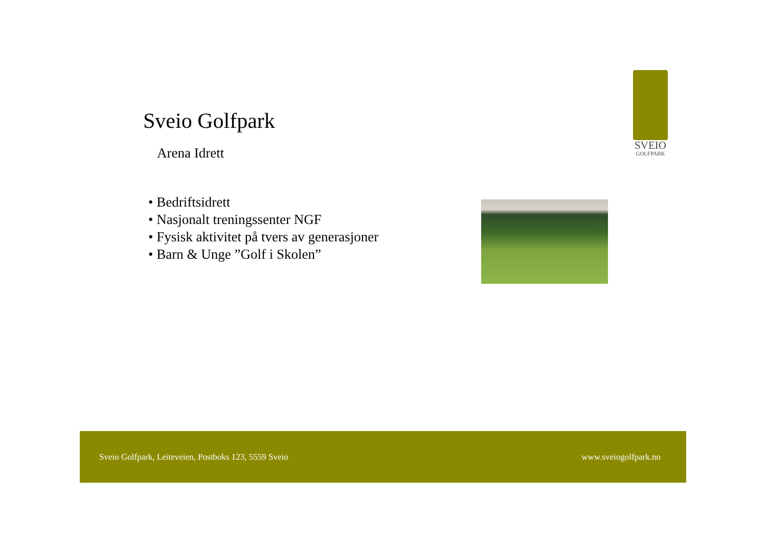Sveio Golfpark
Arena Idrett
SVEIO
GOLFPARK
• Bedriftsidrett
• Nasjonalt treningssenter NGF
• Fysisk aktivitet på tvers av generasjoner
• Barn & Unge ”Golf i Skolen”
Sveio Golfpark, Leiteveien, Postboks 123, 5559 Sveio www.sveiogolfpark.no